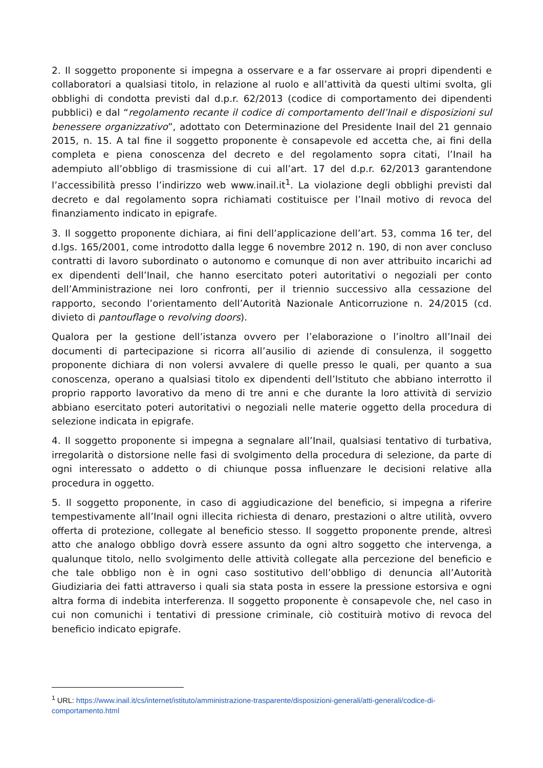2. Il soggetto proponente si impegna a osservare e a far osservare ai propri dipendenti e collaboratori a qualsiasi titolo, in relazione al ruolo e all’attività da questi ultimi svolta, gli obblighi di condotta previsti dal d.p.r. 62/2013 (codice di comportamento dei dipendenti pubblici) e dal “regolamento recante il codice di comportamento dell’Inail e disposizioni sul benessere organizzativo”, adottato con Determinazione del Presidente Inail del 21 gennaio 2015, n. 15. A tal fine il soggetto proponente è consapevole ed accetta che, ai fini della completa e piena conoscenza del decreto e del regolamento sopra citati, l’Inail ha adempiuto all’obbligo di trasmissione di cui all’art. 17 del d.p.r. 62/2013 garantendone l’accessibilità presso l’indirizzo web www.inail.it<sup>1</sup>. La violazione degli obblighi previsti dal decreto e dal regolamento sopra richiamati costituisce per l’Inail motivo di revoca del finanziamento indicato in epigrafe.
3. Il soggetto proponente dichiara, ai fini dell’applicazione dell’art. 53, comma 16 ter, del d.lgs. 165/2001, come introdotto dalla legge 6 novembre 2012 n. 190, di non aver concluso contratti di lavoro subordinato o autonomo e comunque di non aver attribuito incarichi ad ex dipendenti dell’Inail, che hanno esercitato poteri autoritativi o negoziali per conto dell’Amministrazione nei loro confronti, per il triennio successivo alla cessazione del rapporto, secondo l’orientamento dell’Autorità Nazionale Anticorruzione n. 24/2015 (cd. divieto di pantouflage o revolving doors).
Qualora per la gestione dell’istanza ovvero per l’elaborazione o l’inoltro all’Inail dei documenti di partecipazione si ricorra all’ausilio di aziende di consulenza, il soggetto proponente dichiara di non volersi avvalere di quelle presso le quali, per quanto a sua conoscenza, operano a qualsiasi titolo ex dipendenti dell’Istituto che abbiano interrotto il proprio rapporto lavorativo da meno di tre anni e che durante la loro attività di servizio abbiano esercitato poteri autoritativi o negoziali nelle materie oggetto della procedura di selezione indicata in epigrafe.
4. Il soggetto proponente si impegna a segnalare all’Inail, qualsiasi tentativo di turbativa, irregolarità o distorsione nelle fasi di svolgimento della procedura di selezione, da parte di ogni interessato o addetto o di chiunque possa influenzare le decisioni relative alla procedura in oggetto.
5. Il soggetto proponente, in caso di aggiudicazione del beneficio, si impegna a riferire tempestivamente all’Inail ogni illecita richiesta di denaro, prestazioni o altre utilità, ovvero offerta di protezione, collegate al beneficio stesso. Il soggetto proponente prende, altresì atto che analogo obbligo dovrà essere assunto da ogni altro soggetto che intervenga, a qualunque titolo, nello svolgimento delle attività collegate alla percezione del beneficio e che tale obbligo non è in ogni caso sostitutivo dell’obbligo di denuncia all’Autorità Giudiziaria dei fatti attraverso i quali sia stata posta in essere la pressione estorsiva e ogni altra forma di indebita interferenza. Il soggetto proponente è consapevole che, nel caso in cui non comunichi i tentativi di pressione criminale, ciò costituirà motivo di revoca del beneficio indicato epigrafe.
<sup>1</sup> URL: https://www.inail.it/cs/internet/istituto/amministrazione-trasparente/disposizioni-generali/atti-generali/codice-di-comportamento.html